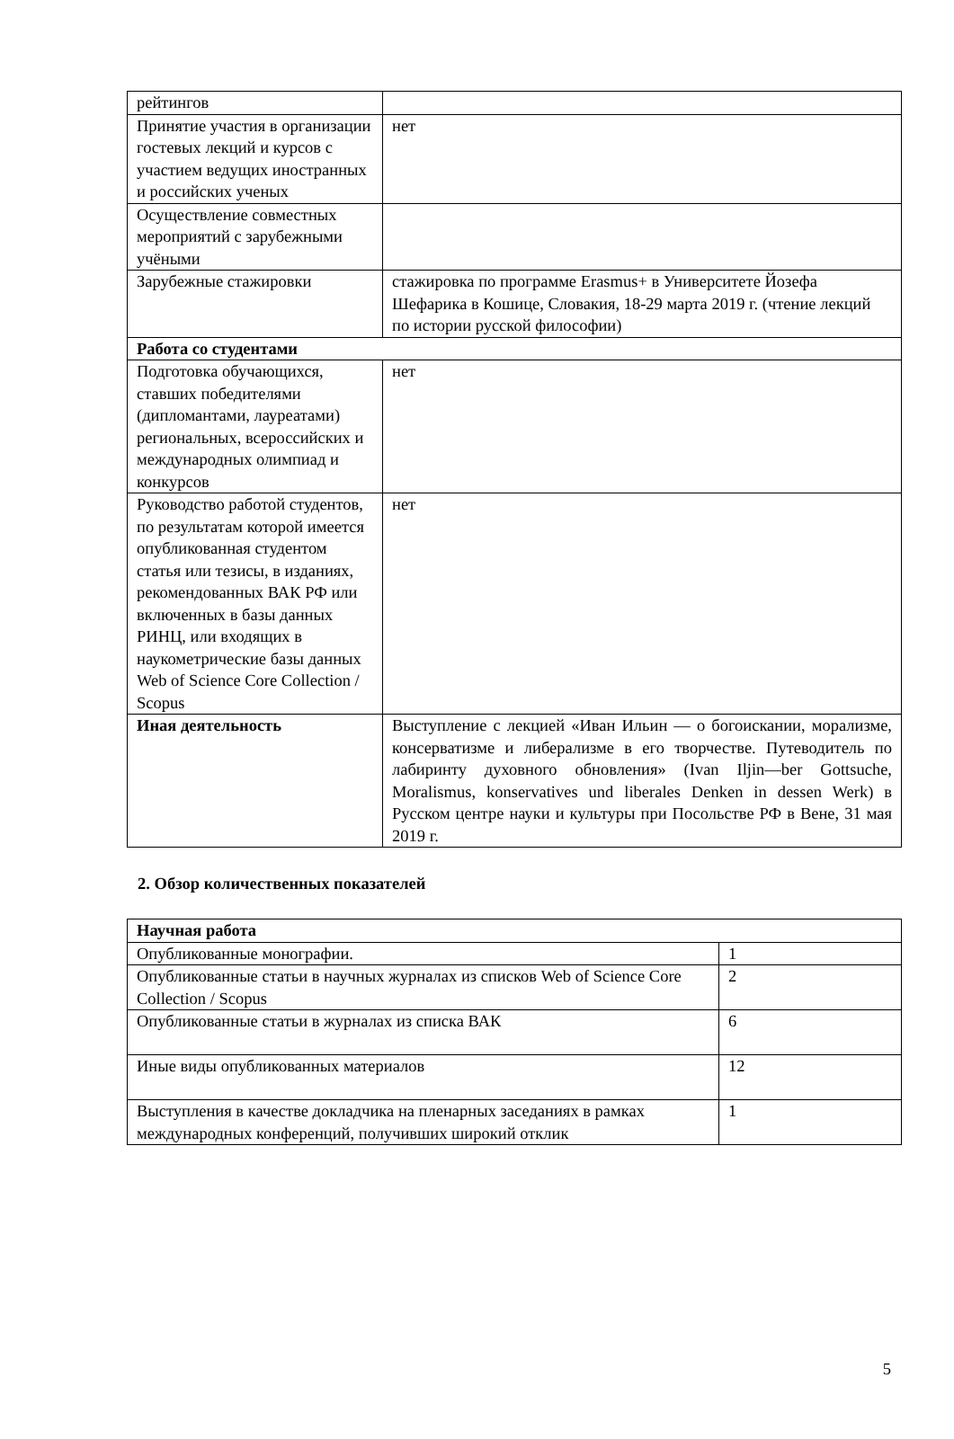| рейтингов | |
| Принятие участия в организации гостевых лекций и курсов с участием ведущих иностранных и российских ученых | нет |
| Осуществление совместных мероприятий с зарубежными учёными | |
| Зарубежные стажировки | стажировка по программе Erasmus+ в Университете Йозефа Шефарика в Кошице, Словакия, 18-29 марта 2019 г. (чтение лекций по истории русской философии) |
| Работа со студентами | |
| Подготовка обучающихся, ставших победителями (дипломантами, лауреатами) региональных, всероссийских и международных олимпиад и конкурсов | нет |
| Руководство работой студентов, по результатам которой имеется опубликованная студентом статья или тезисы, в изданиях, рекомендованных ВАК РФ или включенных в базы данных РИНЦ, или входящих в наукометрические базы данных Web of Science Core Collection / Scopus | нет |
| Иная деятельность | Выступление с лекцией «Иван Ильин — о богоискании, морализме, консерватизме и либерализме в его творчестве. Путеводитель по лабиринту духовного обновления» (Ivan Iljin—ber Gottsuche, Moralismus, konservatives und liberales Denken in dessen Werk) в Русском центре науки и культуры при Посольстве РФ в Вене, 31 мая 2019 г. |
2. Обзор количественных показателей
| Научная работа | |
| Опубликованные монографии. | 1 |
| Опубликованные статьи в научных журналах из списков Web of Science Core Collection / Scopus | 2 |
| Опубликованные статьи в журналах из списка ВАК | 6 |
| Иные виды опубликованных материалов | 12 |
| Выступления в качестве докладчика на пленарных заседаниях в рамках международных конференций, получивших широкий отклик | 1 |
5